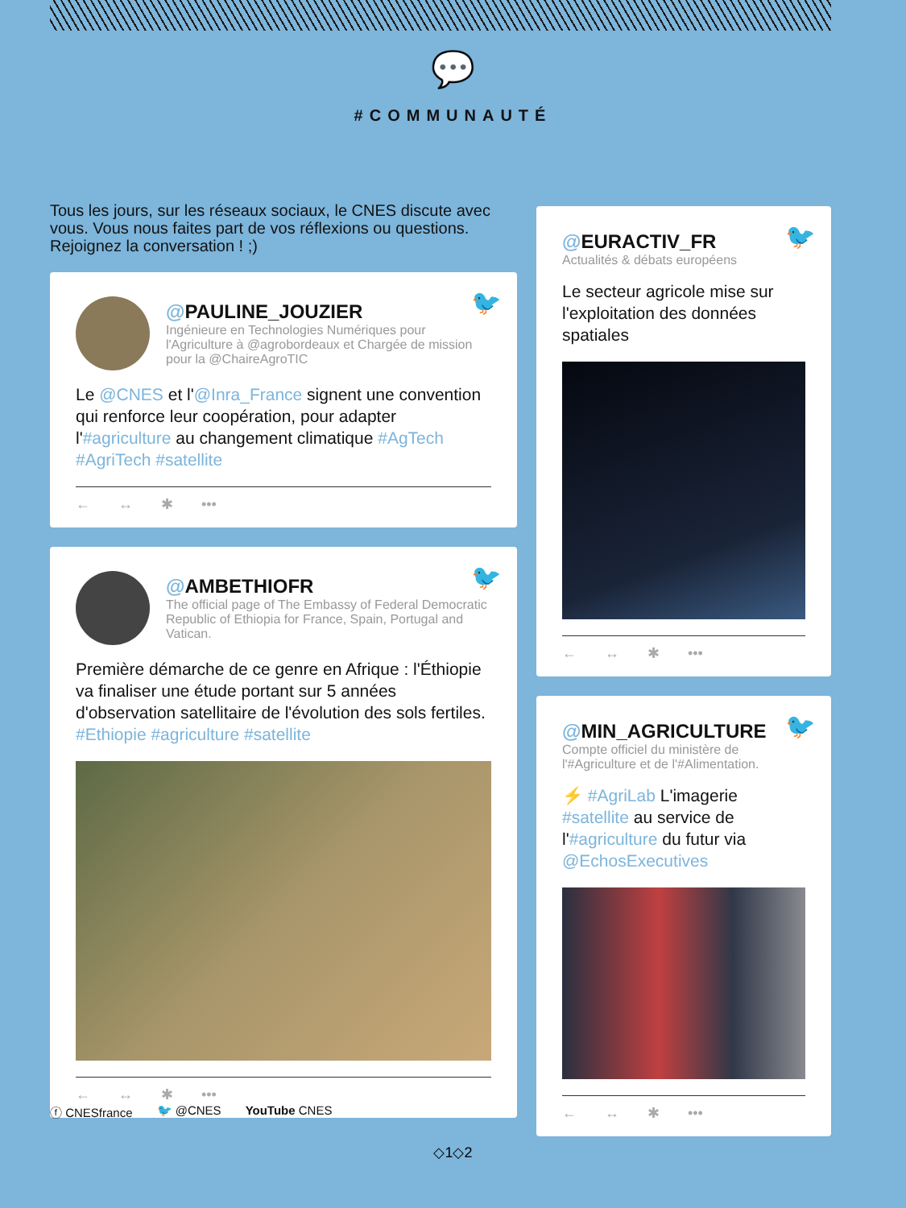💬
#COMMUNAUTÉ
Tous les jours, sur les réseaux sociaux, le CNES discute avec vous. Vous nous faites part de vos réflexions ou questions. Rejoignez la conversation ! ;)
🐦
@PAULINE_JOUZIER
Ingénieure en Technologies Numériques pour l'Agriculture à @agrobordeaux et Chargée de mission pour la @ChaireAgroTIC
Le @CNES et l'@Inra_France signent une convention qui renforce leur coopération, pour adapter l'#agriculture au changement climatique #AgTech #AgriTech #satellite
← ↔ ✱ •••
🐦
@AMBETHIOFR
The official page of The Embassy of Federal Democratic Republic of Ethiopia for France, Spain, Portugal and Vatican.
Première démarche de ce genre en Afrique : l'Éthiopie va finaliser une étude portant sur 5 années d'observation satellitaire de l'évolution des sols fertiles. #Ethiopie #agriculture #satellite
← ↔ ✱ •••
🐦
@EURACTIV_FR
Actualités & débats européens
Le secteur agricole mise sur l'exploitation des données spatiales
← ↔ ✱ •••
🐦
@MIN_AGRICULTURE
Compte officiel du ministère de l'#Agriculture et de l'#Alimentation.
⚡ #AgriLab L'imagerie #satellite au service de l'#agriculture du futur via @EchosExecutives
← ↔ ✱ •••
ⓕ CNESfrance 🐦 @CNES YouTube CNES
◇1◇2